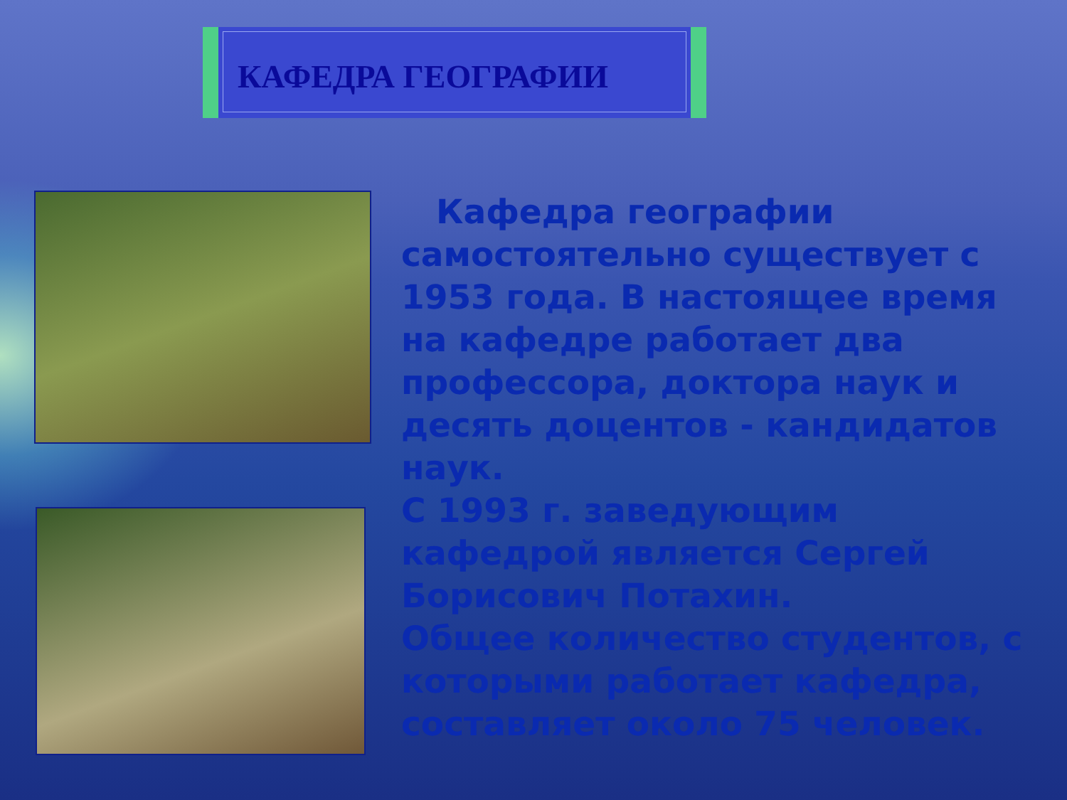КАФЕДРА ГЕОГРАФИИ
Кафедра географии самостоятельно существует с 1953 года. В настоящее время на кафедре работает два профессора, доктора наук и десять доцентов - кандидатов наук.
С 1993 г. заведующим кафедрой является Сергей Борисович Потахин.
Общее количество студентов, с которыми работает кафедра, составляет около 75 человек.